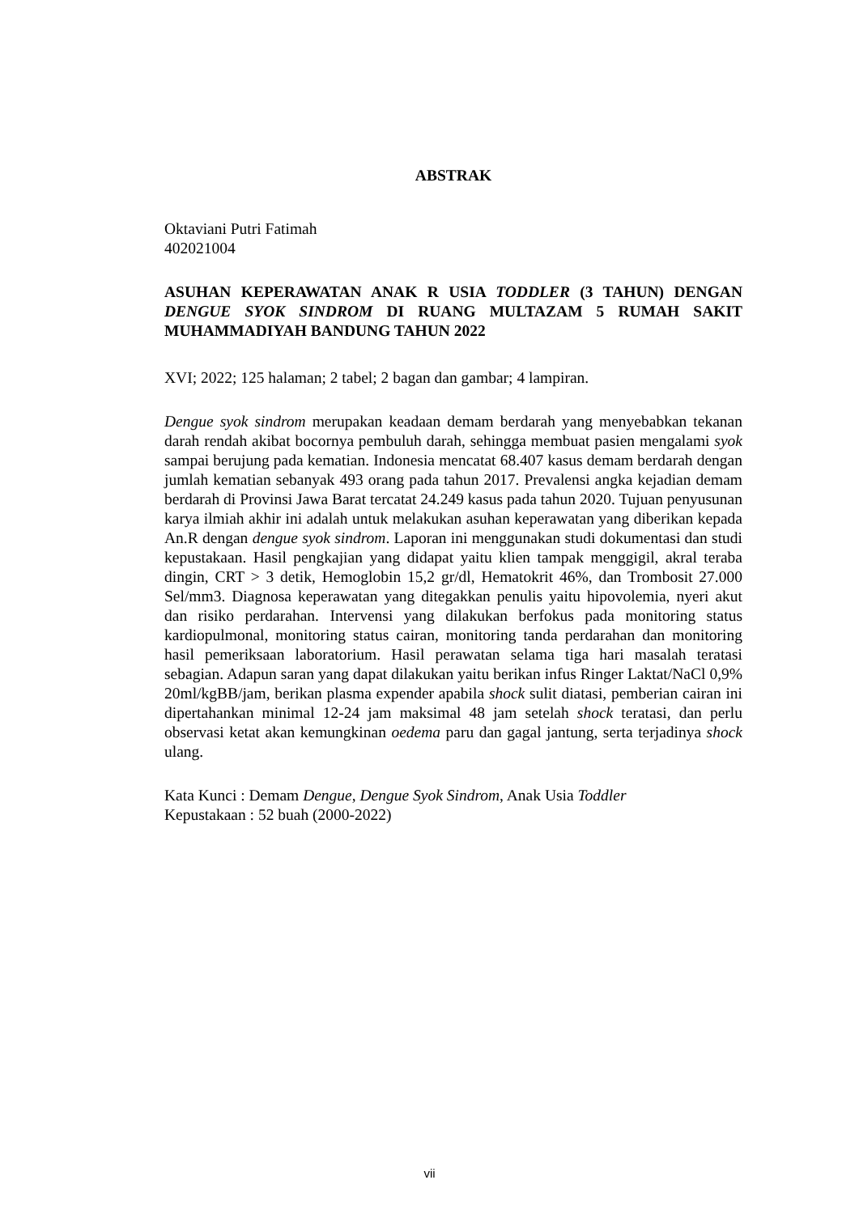ABSTRAK
Oktaviani Putri Fatimah
402021004
ASUHAN KEPERAWATAN ANAK R USIA TODDLER (3 TAHUN) DENGAN DENGUE SYOK SINDROM DI RUANG MULTAZAM 5 RUMAH SAKIT MUHAMMADIYAH BANDUNG TAHUN 2022
XVI; 2022; 125 halaman; 2 tabel; 2 bagan dan gambar; 4 lampiran.
Dengue syok sindrom merupakan keadaan demam berdarah yang menyebabkan tekanan darah rendah akibat bocornya pembuluh darah, sehingga membuat pasien mengalami syok sampai berujung pada kematian. Indonesia mencatat 68.407 kasus demam berdarah dengan jumlah kematian sebanyak 493 orang pada tahun 2017. Prevalensi angka kejadian demam berdarah di Provinsi Jawa Barat tercatat 24.249 kasus pada tahun 2020. Tujuan penyusunan karya ilmiah akhir ini adalah untuk melakukan asuhan keperawatan yang diberikan kepada An.R dengan dengue syok sindrom. Laporan ini menggunakan studi dokumentasi dan studi kepustakaan. Hasil pengkajian yang didapat yaitu klien tampak menggigil, akral teraba dingin, CRT > 3 detik, Hemoglobin 15,2 gr/dl, Hematokrit 46%, dan Trombosit 27.000 Sel/mm3. Diagnosa keperawatan yang ditegakkan penulis yaitu hipovolemia, nyeri akut dan risiko perdarahan. Intervensi yang dilakukan berfokus pada monitoring status kardiopulmonal, monitoring status cairan, monitoring tanda perdarahan dan monitoring hasil pemeriksaan laboratorium. Hasil perawatan selama tiga hari masalah teratasi sebagian. Adapun saran yang dapat dilakukan yaitu berikan infus Ringer Laktat/NaCl 0,9% 20ml/kgBB/jam, berikan plasma expender apabila shock sulit diatasi, pemberian cairan ini dipertahankan minimal 12-24 jam maksimal 48 jam setelah shock teratasi, dan perlu observasi ketat akan kemungkinan oedema paru dan gagal jantung, serta terjadinya shock ulang.
Kata Kunci : Demam Dengue, Dengue Syok Sindrom, Anak Usia Toddler
Kepustakaan : 52 buah (2000-2022)
vii